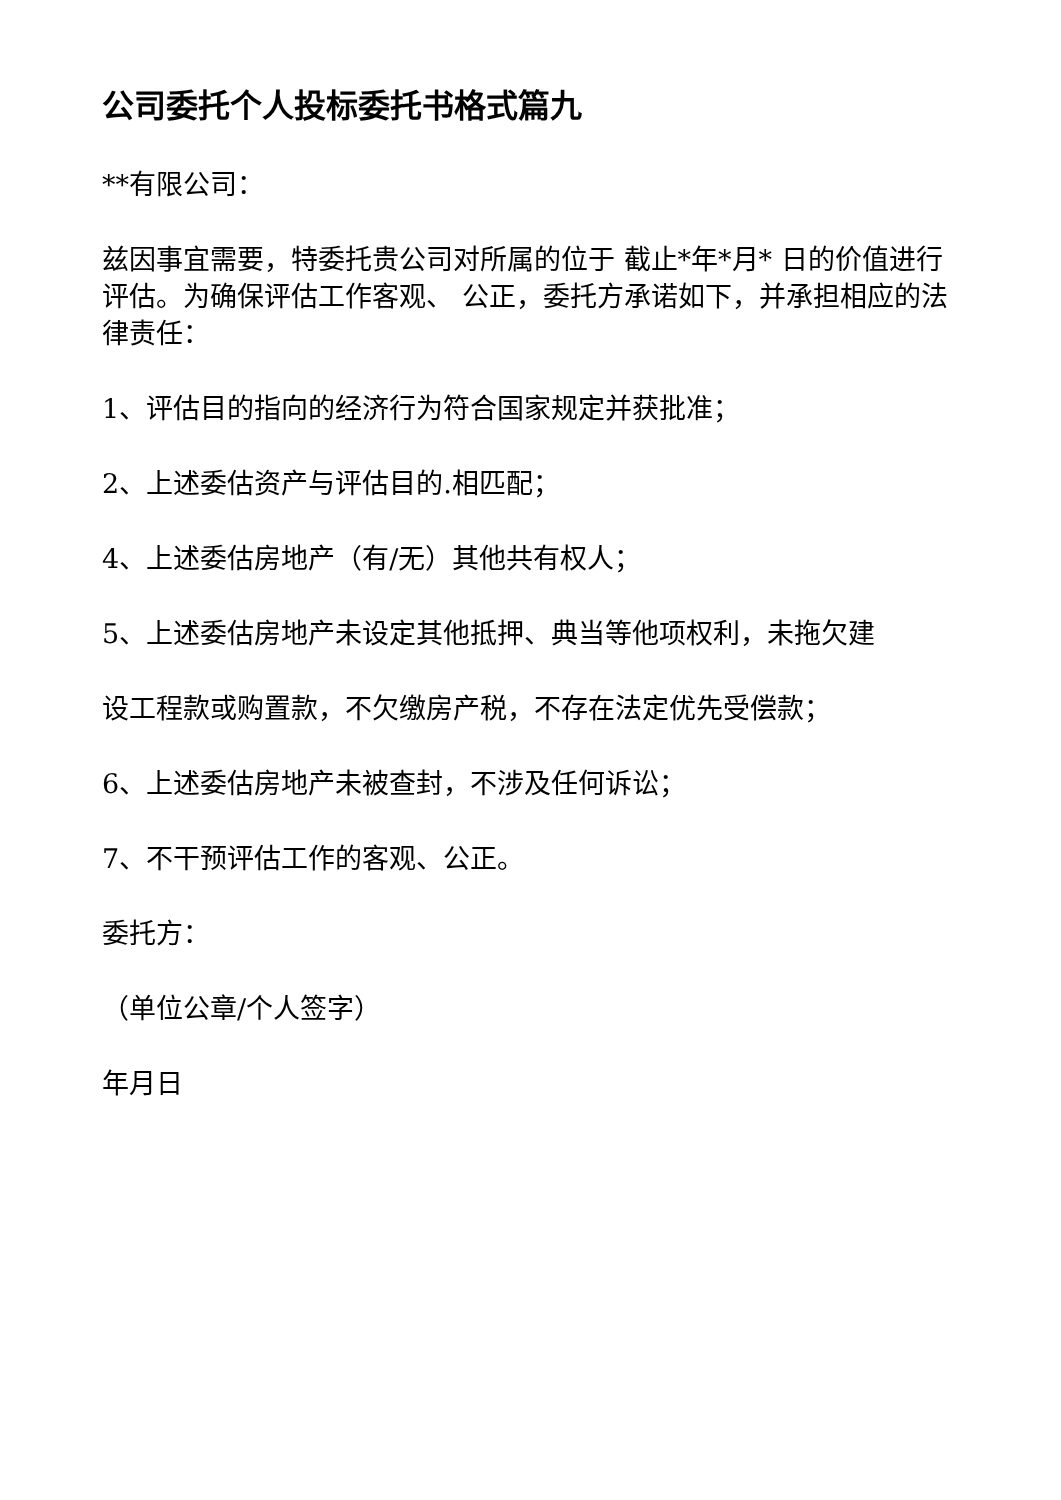公司委托个人投标委托书格式篇九
**有限公司：
兹因事宜需要，特委托贵公司对所属的位于 截止*年*月* 日的价值进行评估。为确保评估工作客观、 公正，委托方承诺如下，并承担相应的法律责任：
1、评估目的指向的经济行为符合国家规定并获批准；
2、上述委估资产与评估目的.相匹配；
4、上述委估房地产（有/无）其他共有权人；
5、上述委估房地产未设定其他抵押、典当等他项权利，未拖欠建
设工程款或购置款，不欠缴房产税，不存在法定优先受偿款；
6、上述委估房地产未被查封，不涉及任何诉讼；
7、不干预评估工作的客观、公正。
委托方：
（单位公章/个人签字）
年月日